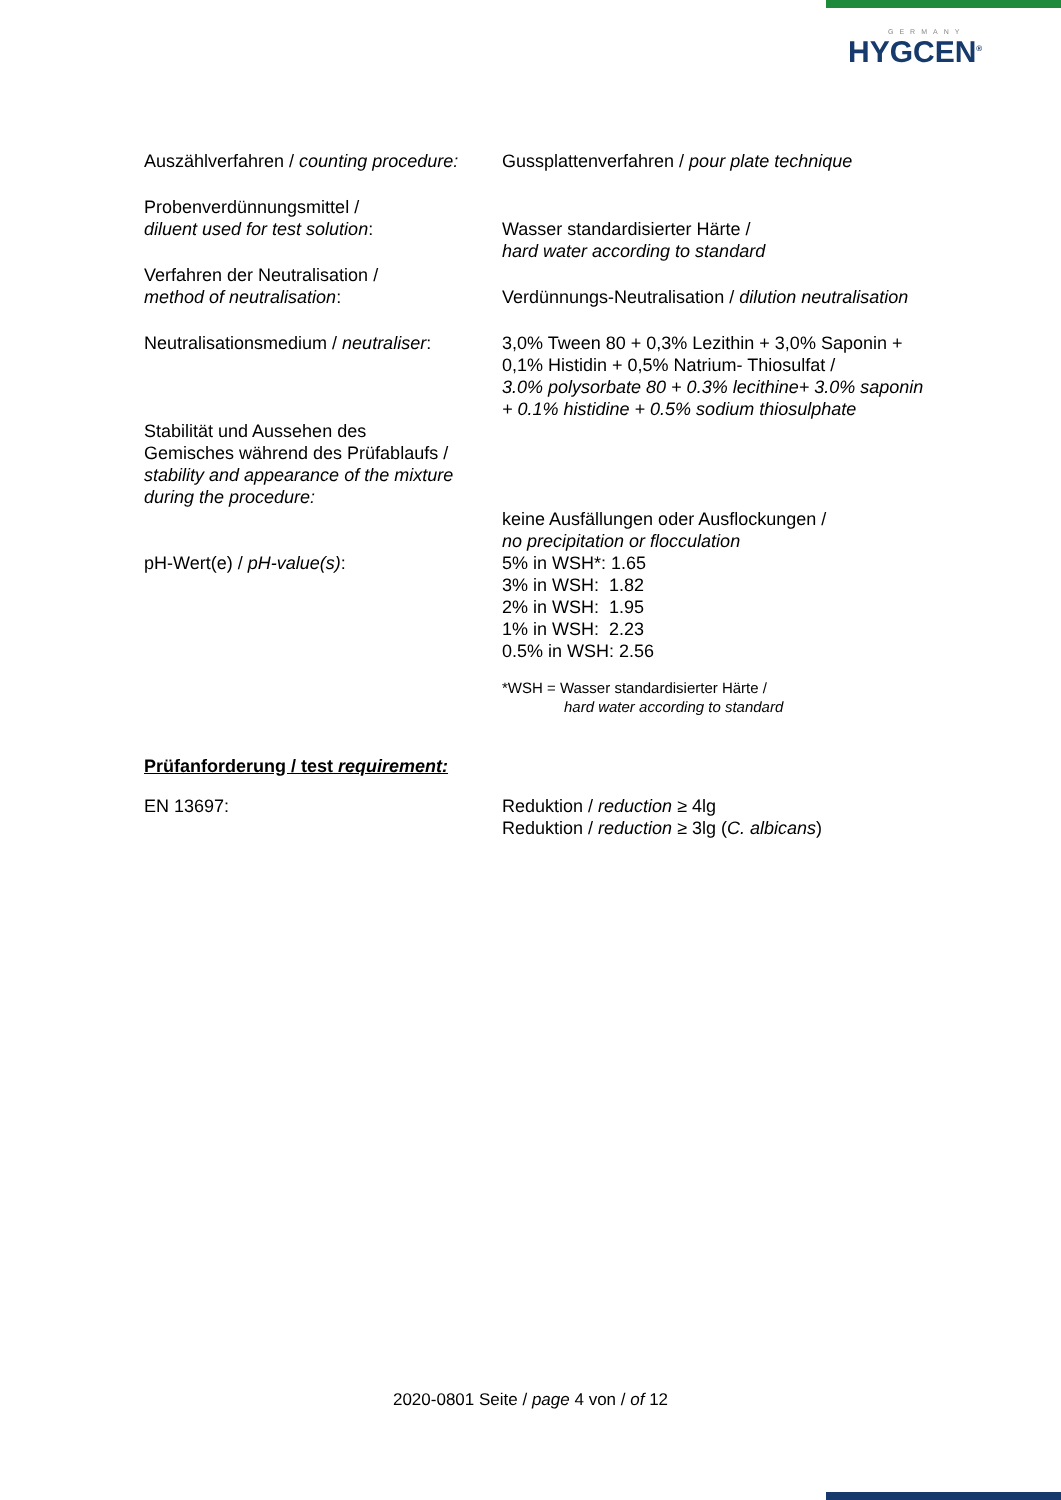GERMANY
HYGCEN<sup>®</sup>
| Auszählverfahren / counting procedure: | Gussplattenverfahren / pour plate technique |
| Probenverdünnungsmittel / diluent used for test solution : | Wasser standardisierter Härte / hard water according to standard |
| Verfahren der Neutralisation / method of neutralisation : | Verdünnungs-Neutralisation / dilution neutralisation |
| Neutralisationsmedium / neutraliser : | 3,0% Tween 80 + 0,3% Lezithin + 3,0% Saponin + 0,1% Histidin + 0,5% Natrium- Thiosulfat / 3.0% polysorbate 80 + 0.3% lecithine+ 3.0% saponin + 0.1% histidine + 0.5% sodium thiosulphate |
| Stabilität und Aussehen des Gemisches während des Prüfablaufs / stability and appearance of the mixture during the procedure: | keine Ausfällungen oder Ausflockungen / no precipitation or flocculation |
| pH-Wert(e) / pH-value(s) : | 5% in WSH*: 1.65 3% in WSH: 1.82 2% in WSH: 1.95 1% in WSH: 2.23 0.5% in WSH: 2.56 *WSH = Wasser standardisierter Härte / hard water according to standard |
Prüfanforderung / test requirement:
| EN 13697: | Reduktion / reduction ≥ 4lg Reduktion / reduction ≥ 3lg ( C. albicans ) |
2020-0801 Seite / page 4 von / of 12